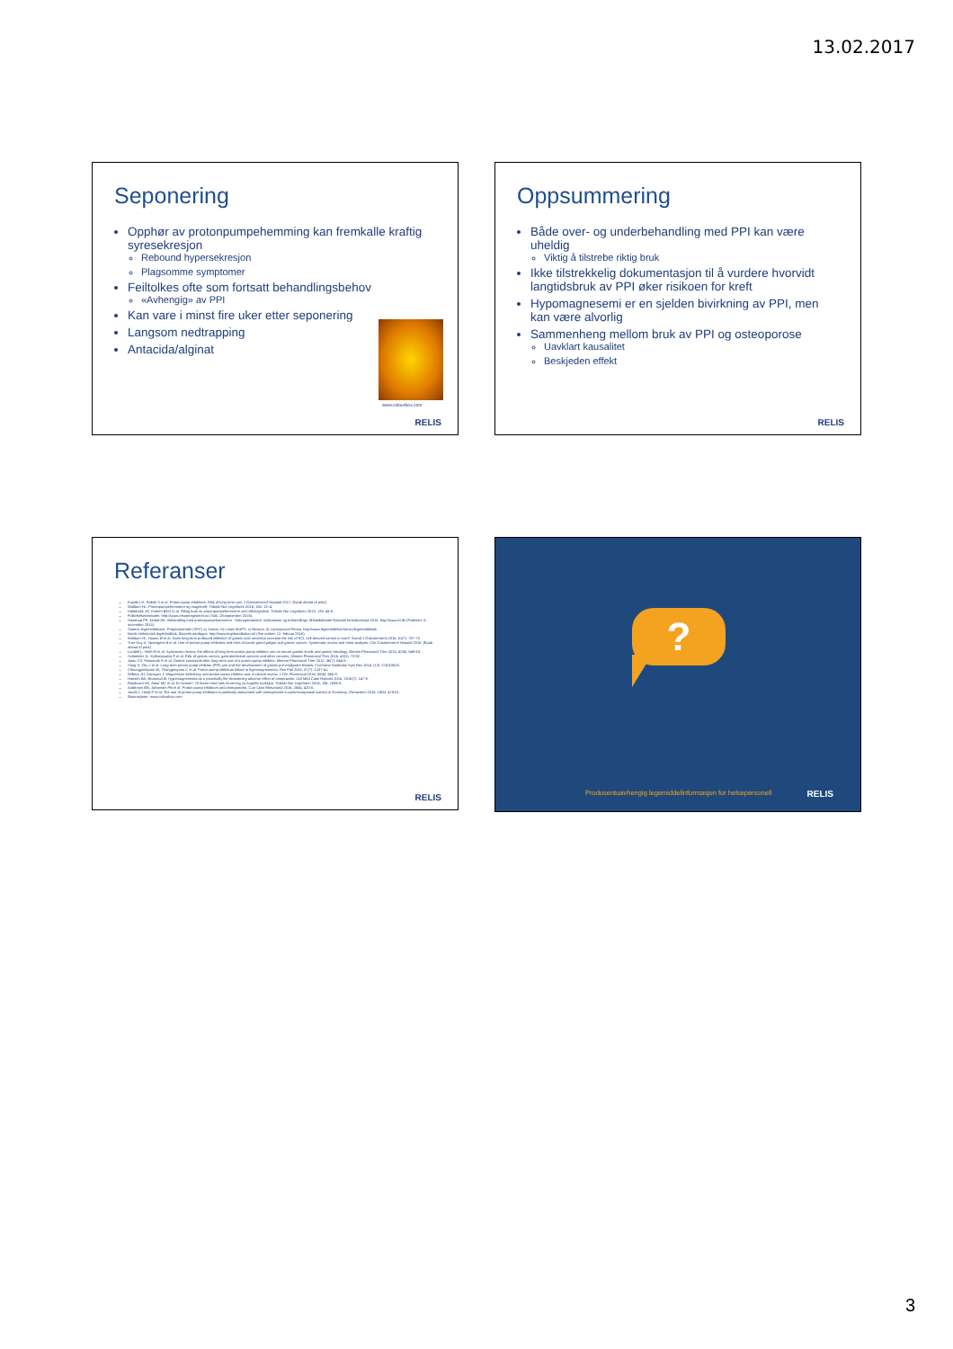13.02.2017
Seponering
Opphør av protonpumpehemming kan fremkalle kraftig syresekresjon
Rebound hypersekresjon
Plagsomme symptomer
Feiltolkes ofte som fortsatt behandlingsbehov
«Avhengig» av PPI
Kan vare i minst fire uker etter seponering
Langsom nedtrapping
Antacida/alginat
www.colourbox.com
RELIS
Oppsummering
Både over- og underbehandling med PPI kan være uheldig
Viktig å tilstrebe riktig bruk
Ikke tilstrekkelig dokumentasjon til å vurdere hvorvidt langtidsbruk av PPI øker risikoen for kreft
Hypomagnesemi er en sjelden bivirkning av PPI, men kan være alvorlig
Sammenheng mellom bruk av PPI og osteoporose
Uavklart kausalitet
Beskjeden effekt
RELIS
Referanser
Eusebi LH, Rabitti S et al. Proton pump inhibitors: Risk of long-term use. J Gastroenterol Hepatol 2017; [Epub ahead of print].
Waldum HL. Protonpumpehemmere og magekreft. Tidsskr Nor Legeforen 2016; 136: 13–4.
Hatlebakk JG, Emken BEG et al. Riktig bruk av protonpumpehemmere ved refluksykdom. Tidsskr Nor Legeforen 2013; 133: 43-6.
Folkehelseinstituttet. http://www.reseptregisteret.no (Søk: 28.september 2016).
Haastrup PF, Jarbøl DE. Behandling med protonpumpehæmmere - forbrugsmønstre, indikationer og behandlings. Månedsbladet Rationel farmakoterapi 2015. http://www.irf.dk (Publisert: 6. november 2015).
Statens legemiddelverk. Preparatomtale (SPC) a) Somac. b) Losec MUPS. c) Nexium. d) Lansoprazol Pensa. http://www.legemiddelverket.no/legemiddelsok
Norsk elektronisk legehåndbok. Barretts øsofagus. http://www.legehandboka.no/ (Sist endret: 12. februar 2016).
Waldum HL, Hauso Ø et al. Does long-term profound inhibition of gastric acid secretion increase the risk of ECL cell-derived tumors in man? Scand J Gastroenterol 2016; 51(7): 767-73.
Tran-Duy A, Spaetgens B et al. Use of proton pump inhibitors and risks of fundic gland polyps and gastric cancer: Systematic review and meta-analysis. Clin Gastroenterol Hepatol 2016. [Epub ahead of print]
Lundell L, Vieth M et al. Systematic review: the effects of long-term proton pump inhibitor use on serum gastrin levels and gastric histology. Aliment Pharmacol Ther 2015; 42(6): 649-63.
Schneider JL, Kolitsopoulos F et al. Risk of gastric cancer, gastrointestinal cancers and other cancers. Aliment Pharmacol Ther 2016; 43(1): 73-82.
Jianu CS, Fossmark R et al. Gastric carcinoids after long-term use of a proton pump inhibitor. Aliment Pharmacol Ther 2012; 36(7): 644-9.
Song H, Zhu J et al. Long-term proton pump inhibitor (PPI) use and the development of gastric pre-malignant lesions. Cochrane Database Syst Rev 2014; (12): CD010623.
Cheungpasitporn W, Thongprayoon C et al. Proton pump inhibitors linked to hypomagnesemia. Ren Fail 2015; 37(7): 1237-41.
William JH, Danziger J. Magnesium deficiency and proton-pump inhibitor use: A clinical review. J Clin Pharmacol 2016; 56(6): 660-8.
Hansen BA, Bruserud Ø. Hypomagnesemia as a potentially life-threatening adverse effect of omeprazole. Oxf Med Case Reports 2016; 2016(7): 147-9.
Reiakvam KK, Astor MC et al. En kvinne i 70-årene med rask forverring av kognitiv funksjon. Tidsskr Nor Legeforen 2016; 136: 1096-8.
Andersen BN, Johansen PB et al. Proton pump inhibitors and osteoporosis. Curr Opin Rheumatol 2016; 28(4): 420-5.
Jacob L, Hadji P et al. The use of proton pump inhibitors is positively associated with osteoporosis in postmenopausal women in Germany. Climacteric 2016; 19(5): 478-81.
Illustrasjoner: www.colourbox.com
RELIS
?
Produsentuavhengig legemiddelinformasjon for helsepersonell
RELIS
3